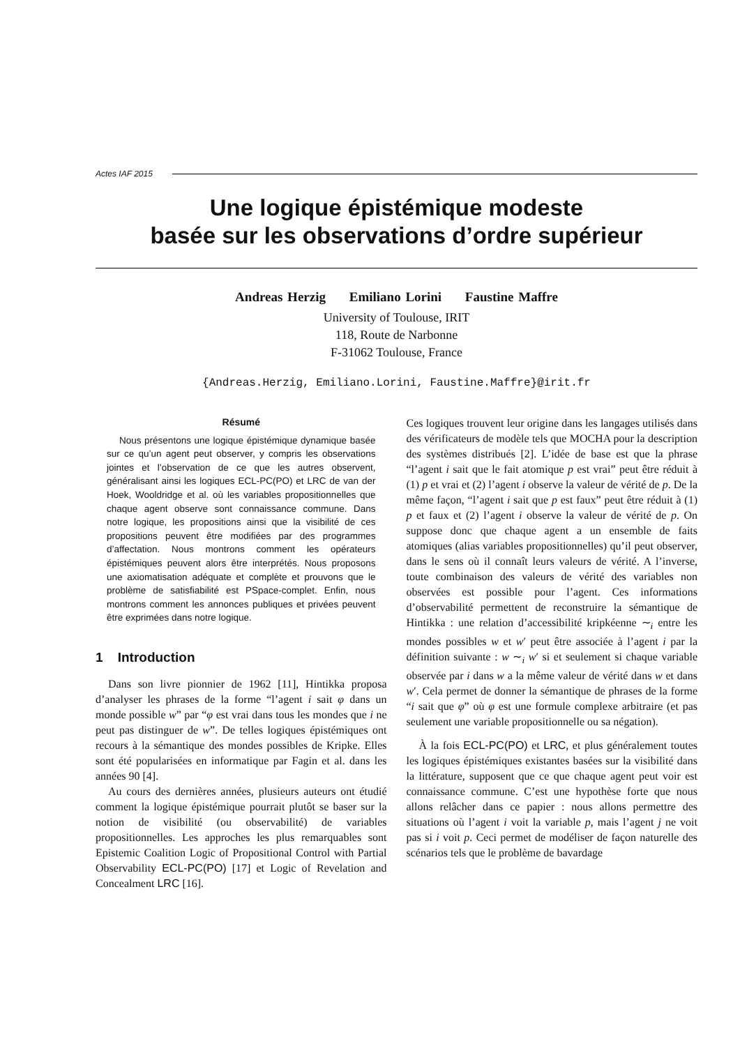Actes IAF 2015
Une logique épistémique modeste
basée sur les observations d’ordre supérieur
Andreas Herzig Emiliano Lorini Faustine Maffre
University of Toulouse, IRIT
118, Route de Narbonne
F-31062 Toulouse, France
{Andreas.Herzig, Emiliano.Lorini, Faustine.Maffre}@irit.fr
Résumé
Nous présentons une logique épistémique dynamique basée sur ce qu’un agent peut observer, y compris les observations jointes et l’observation de ce que les autres observent, généralisant ainsi les logiques ECL-PC(PO) et LRC de van der Hoek, Wooldridge et al. où les variables propositionnelles que chaque agent observe sont connaissance commune. Dans notre logique, les propositions ainsi que la visibilité de ces propositions peuvent être modifiées par des programmes d’affectation. Nous montrons comment les opérateurs épistémiques peuvent alors être interprétés. Nous proposons une axiomatisation adéquate et complète et prouvons que le problème de satisfiabilité est PSpace-complet. Enfin, nous montrons comment les annonces publiques et privées peuvent être exprimées dans notre logique.
1 Introduction
Dans son livre pionnier de 1962 [11], Hintikka proposa d’analyser les phrases de la forme “l’agent i sait φ dans un monde possible w” par “φ est vrai dans tous les mondes que i ne peut pas distinguer de w”. De telles logiques épistémiques ont recours à la sémantique des mondes possibles de Kripke. Elles sont été popularisées en informatique par Fagin et al. dans les années 90 [4].
Au cours des dernières années, plusieurs auteurs ont étudié comment la logique épistémique pourrait plutôt se baser sur la notion de visibilité (ou observabilité) de variables propositionnelles. Les approches les plus remarquables sont Epistemic Coalition Logic of Propositional Control with Partial Observability ECL-PC(PO) [17] et Logic of Revelation and Concealment LRC [16].
Ces logiques trouvent leur origine dans les langages utilisés dans des vérificateurs de modèle tels que MOCHA pour la description des systèmes distribués [2]. L’idée de base est que la phrase “l’agent i sait que le fait atomique p est vrai” peut être réduit à (1) p et vrai et (2) l’agent i observe la valeur de vérité de p. De la même façon, “l’agent i sait que p est faux” peut être réduit à (1) p et faux et (2) l’agent i observe la valeur de vérité de p. On suppose donc que chaque agent a un ensemble de faits atomiques (alias variables propositionnelles) qu’il peut observer, dans le sens où il connaît leurs valeurs de vérité. A l’inverse, toute combinaison des valeurs de vérité des variables non observées est possible pour l’agent. Ces informations d’observabilité permettent de reconstruire la sémantique de Hintikka : une relation d’accessibilité kripkéenne ∼<sub>i</sub> entre les mondes possibles w et w′ peut être associée à l’agent i par la définition suivante : w ∼<sub>i</sub> w′ si et seulement si chaque variable observée par i dans w a la même valeur de vérité dans w et dans w′. Cela permet de donner la sémantique de phrases de la forme “i sait que φ” où φ est une formule complexe arbitraire (et pas seulement une variable propositionnelle ou sa négation).
À la fois ECL-PC(PO) et LRC, et plus généralement toutes les logiques épistémiques existantes basées sur la visibilité dans la littérature, supposent que ce que chaque agent peut voir est connaissance commune. C’est une hypothèse forte que nous allons relâcher dans ce papier : nous allons permettre des situations où l’agent i voit la variable p, mais l’agent j ne voit pas si i voit p. Ceci permet de modéliser de façon naturelle des scénarios tels que le problème de bavardage